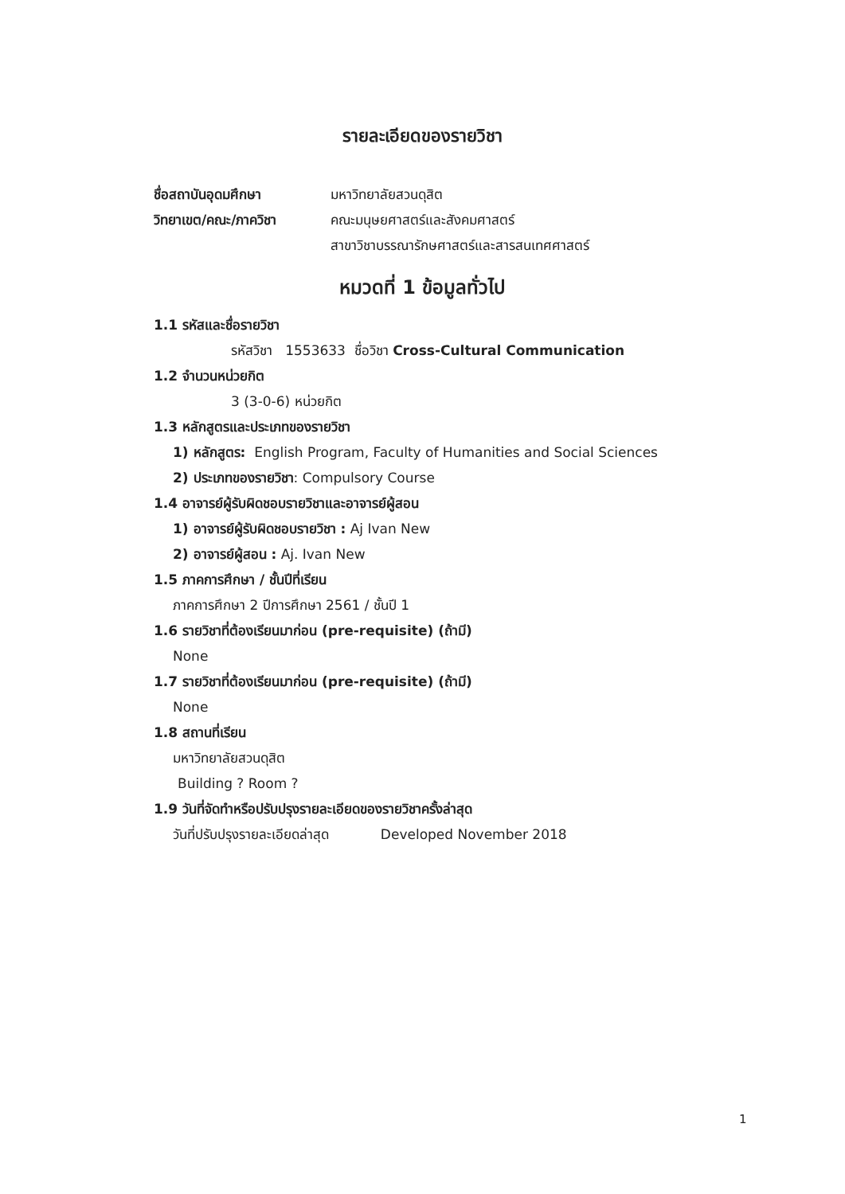รายละเอียดของรายวิชา
| ชื่อสถาบันอุดมศึกษา | มหาวิทยาลัยสวนดุสิต |
| วิทยาเขต/คณะ/ภาควิชา | คณะมนุษยศาสตร์และสังคมศาสตร์ สาขาวิชาบรรณารักษศาสตร์และสารสนเทศศาสตร์ |
หมวดที่ 1 ข้อมูลทั่วไป
1.1 รหัสและชื่อรายวิชา
รหัสวิชา 1553633 ชื่อวิชา Cross-Cultural Communication
1.2 จำนวนหน่วยกิต
3 (3-0-6) หน่วยกิต
1.3 หลักสูตรและประเภทของรายวิชา
1) หลักสูตร: English Program, Faculty of Humanities and Social Sciences
2) ประเภทของรายวิชา: Compulsory Course
1.4 อาจารย์ผู้รับผิดชอบรายวิชาและอาจารย์ผู้สอน
1) อาจารย์ผู้รับผิดชอบรายวิชา : Aj Ivan New
2) อาจารย์ผู้สอน : Aj. Ivan New
1.5 ภาคการศึกษา / ชั้นปีที่เรียน
ภาคการศึกษา 2 ปีการศึกษา 2561 / ชั้นปี 1
1.6 รายวิชาที่ต้องเรียนมาก่อน (pre-requisite) (ถ้ามี)
None
1.7 รายวิชาที่ต้องเรียนมาก่อน (pre-requisite) (ถ้ามี)
None
1.8 สถานที่เรียน
มหาวิทยาลัยสวนดุสิต
Building ? Room ?
1.9 วันที่จัดทำหรือปรับปรุงรายละเอียดของรายวิชาครั้งล่าสุด
วันที่ปรับปรุงรายละเอียดล่าสุด Developed November 2018
1